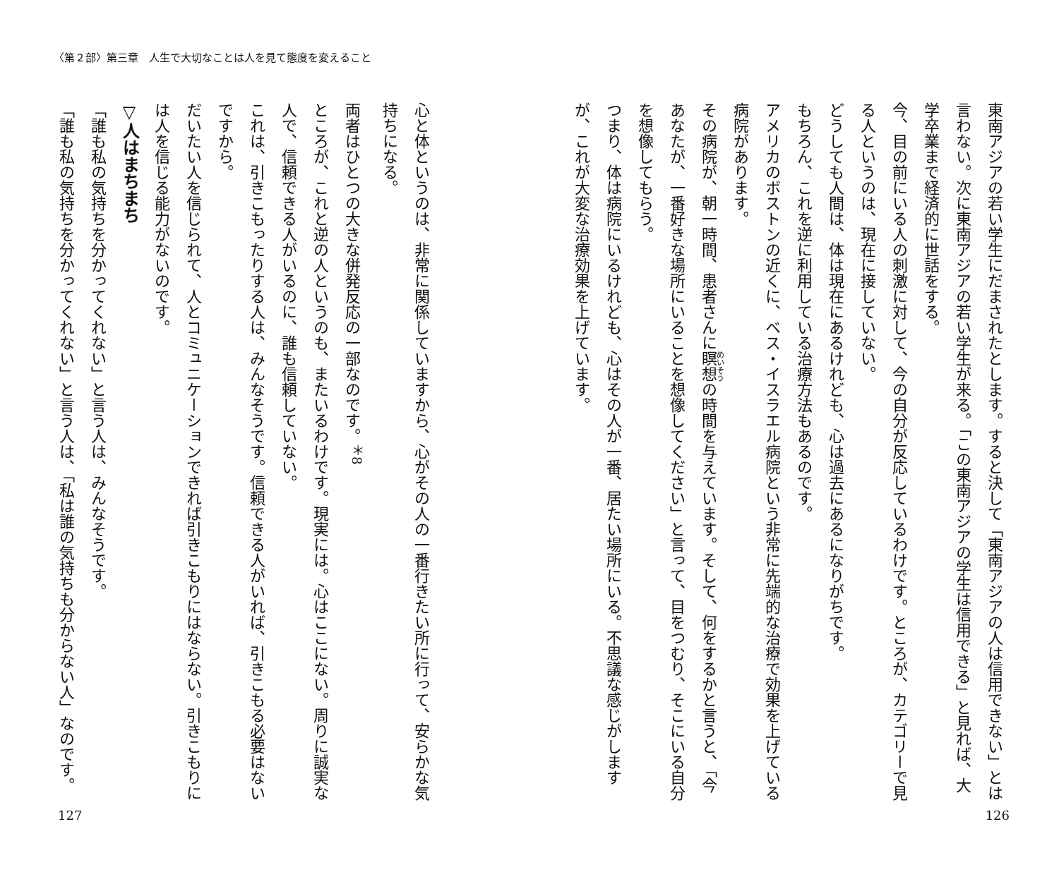〈第２部〉第三章　人生で大切なことは人を見て態度を変えること
東南アジアの若い学生にだまされたとします。すると決して「東南アジアの人は信用できない」とは言わない。次に東南アジアの若い学生が来る。「この東南アジアの学生は信用できる」と見れば、大学卒業まで経済的に世話をする。
今、目の前にいる人の刺激に対して、今の自分が反応しているわけです。ところが、カテゴリーで見る人というのは、現在に接していない。
どうしても人間は、体は現在にあるけれども、心は過去にあるになりがちです。
もちろん、これを逆に利用している治療方法もあるのです。
アメリカのボストンの近くに、ベス・イスラエル病院という非常に先端的な治療で効果を上げている病院があります。
その病院が、朝一時間、患者さんに瞑想の時間を与えています。そして、何をするかと言うと、「今あなたが、一番好きな場所にいることを想像してください」と言って、目をつむり、そこにいる自分を想像してもらう。
つまり、体は病院にいるけれども、心はその人が一番、居たい場所にいる。不思議な感じがしますが、これが大変な治療効果を上げています。
心と体というのは、非常に関係していますから、心がその人の一番行きたい所に行って、安らかな気持ちになる。
両者はひとつの大きな併発反応の一部なのです。<sup>＊8</sup>
ところが、これと逆の人というのも、またいるわけです。現実には。心はここにない。周りに誠実な人で、信頼できる人がいるのに、誰も信頼していない。
これは、引きこもったりする人は、みんなそうです。信頼できる人がいれば、引きこもる必要はないですから。
だいたい人を信じられて、人とコミュニケーションできれば引きこもりにはならない。引きこもりには人を信じる能力がないのです。
▽人はまちまち
「誰も私の気持ちを分かってくれない」と言う人は、みんなそうです。
「誰も私の気持ちを分かってくれない」と言う人は、「私は誰の気持ちも分からない人」なのです。
127 126